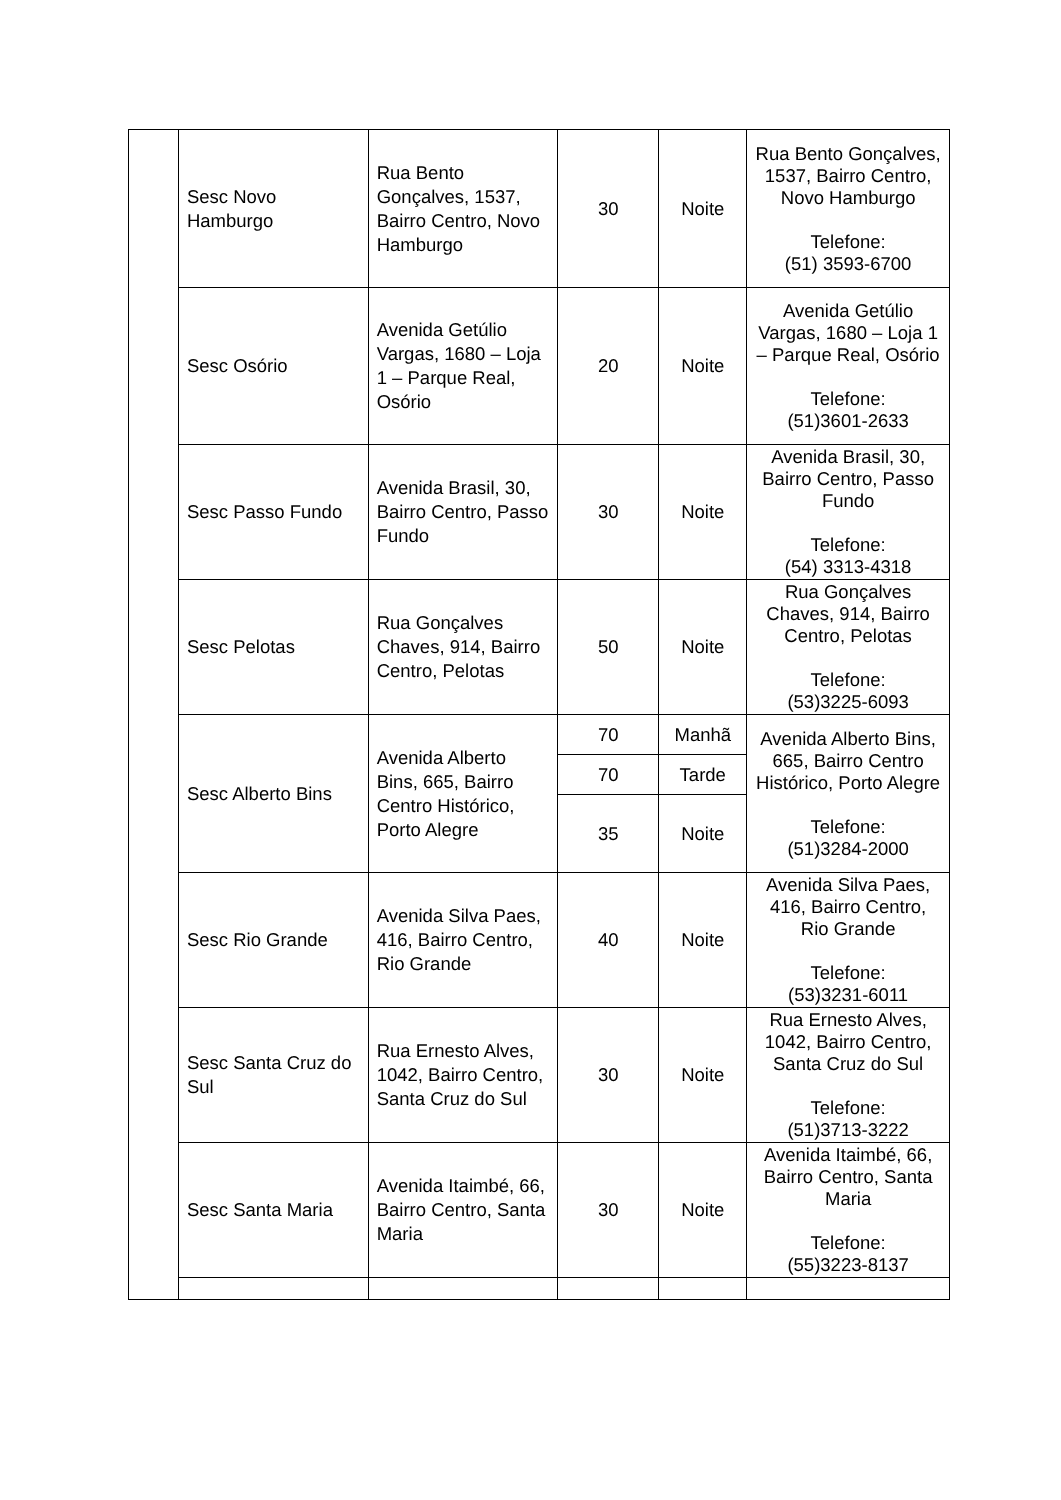| | Sesc Novo Hamburgo | Rua Bento Gonçalves, 1537, Bairro Centro, Novo Hamburgo | 30 | Noite | Rua Bento Gonçalves, 1537, Bairro Centro, Novo Hamburgo Telefone: (51) 3593-6700 |
| | Sesc Osório | Avenida Getúlio Vargas, 1680 – Loja 1 – Parque Real, Osório | 20 | Noite | Avenida Getúlio Vargas, 1680 – Loja 1 – Parque Real, Osório Telefone: (51)3601-2633 |
| | Sesc Passo Fundo | Avenida Brasil, 30, Bairro Centro, Passo Fundo | 30 | Noite | Avenida Brasil, 30, Bairro Centro, Passo Fundo Telefone: (54) 3313-4318 |
| | Sesc Pelotas | Rua Gonçalves Chaves, 914, Bairro Centro, Pelotas | 50 | Noite | Rua Gonçalves Chaves, 914, Bairro Centro, Pelotas Telefone: (53)3225-6093 |
| | Sesc Alberto Bins | Avenida Alberto Bins, 665, Bairro Centro Histórico, Porto Alegre | 70 | Manhã | Avenida Alberto Bins, 665, Bairro Centro Histórico, Porto Alegre Telefone: (51)3284-2000 |
| | | | 70 | Tarde | |
| | | | 35 | Noite | |
| | Sesc Rio Grande | Avenida Silva Paes, 416, Bairro Centro, Rio Grande | 40 | Noite | Avenida Silva Paes, 416, Bairro Centro, Rio Grande Telefone: (53)3231-6011 |
| | Sesc Santa Cruz do Sul | Rua Ernesto Alves, 1042, Bairro Centro, Santa Cruz do Sul | 30 | Noite | Rua Ernesto Alves, 1042, Bairro Centro, Santa Cruz do Sul Telefone: (51)3713-3222 |
| | Sesc Santa Maria | Avenida Itaimbé, 66, Bairro Centro, Santa Maria | 30 | Noite | Avenida Itaimbé, 66, Bairro Centro, Santa Maria Telefone: (55)3223-8137 |